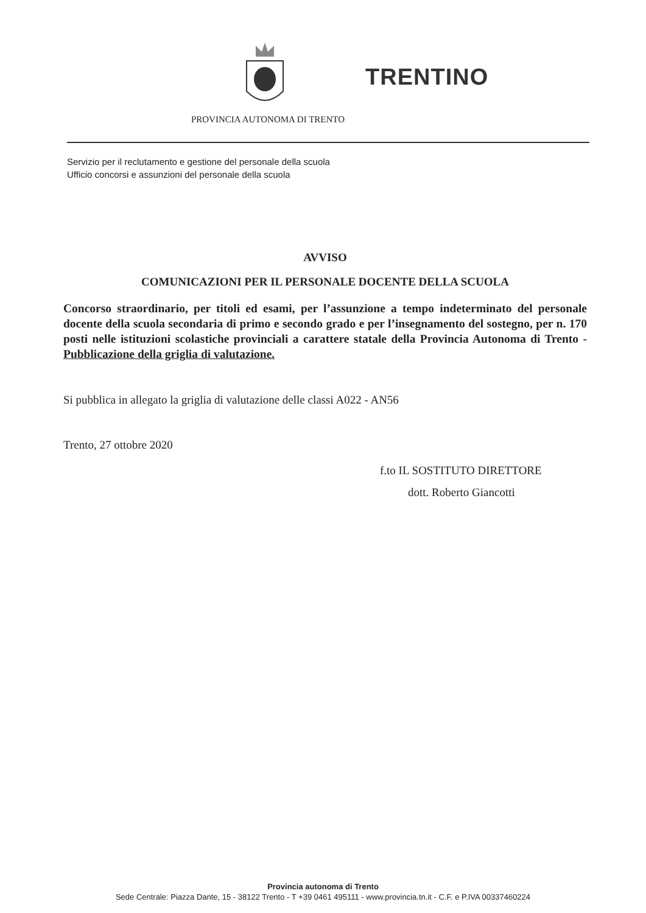TRENTINO
PROVINCIA AUTONOMA DI TRENTO
Servizio per il reclutamento e gestione del personale della scuola
Ufficio concorsi e assunzioni del personale della scuola
AVVISO
COMUNICAZIONI PER IL PERSONALE DOCENTE DELLA SCUOLA
Concorso straordinario, per titoli ed esami, per l’assunzione a tempo indeterminato del personale docente della scuola secondaria di primo e secondo grado e per l’insegnamento del sostegno, per n. 170 posti nelle istituzioni scolastiche provinciali a carattere statale della Provincia Autonoma di Trento - Pubblicazione della griglia di valutazione.
Si pubblica in allegato la griglia di valutazione delle classi A022 - AN56
Trento, 27 ottobre 2020
f.to IL SOSTITUTO DIRETTORE
dott. Roberto Giancotti
Provincia autonoma di Trento
Sede Centrale: Piazza Dante, 15 - 38122 Trento - T +39 0461 495111 - www.provincia.tn.it - C.F. e P.IVA 00337460224